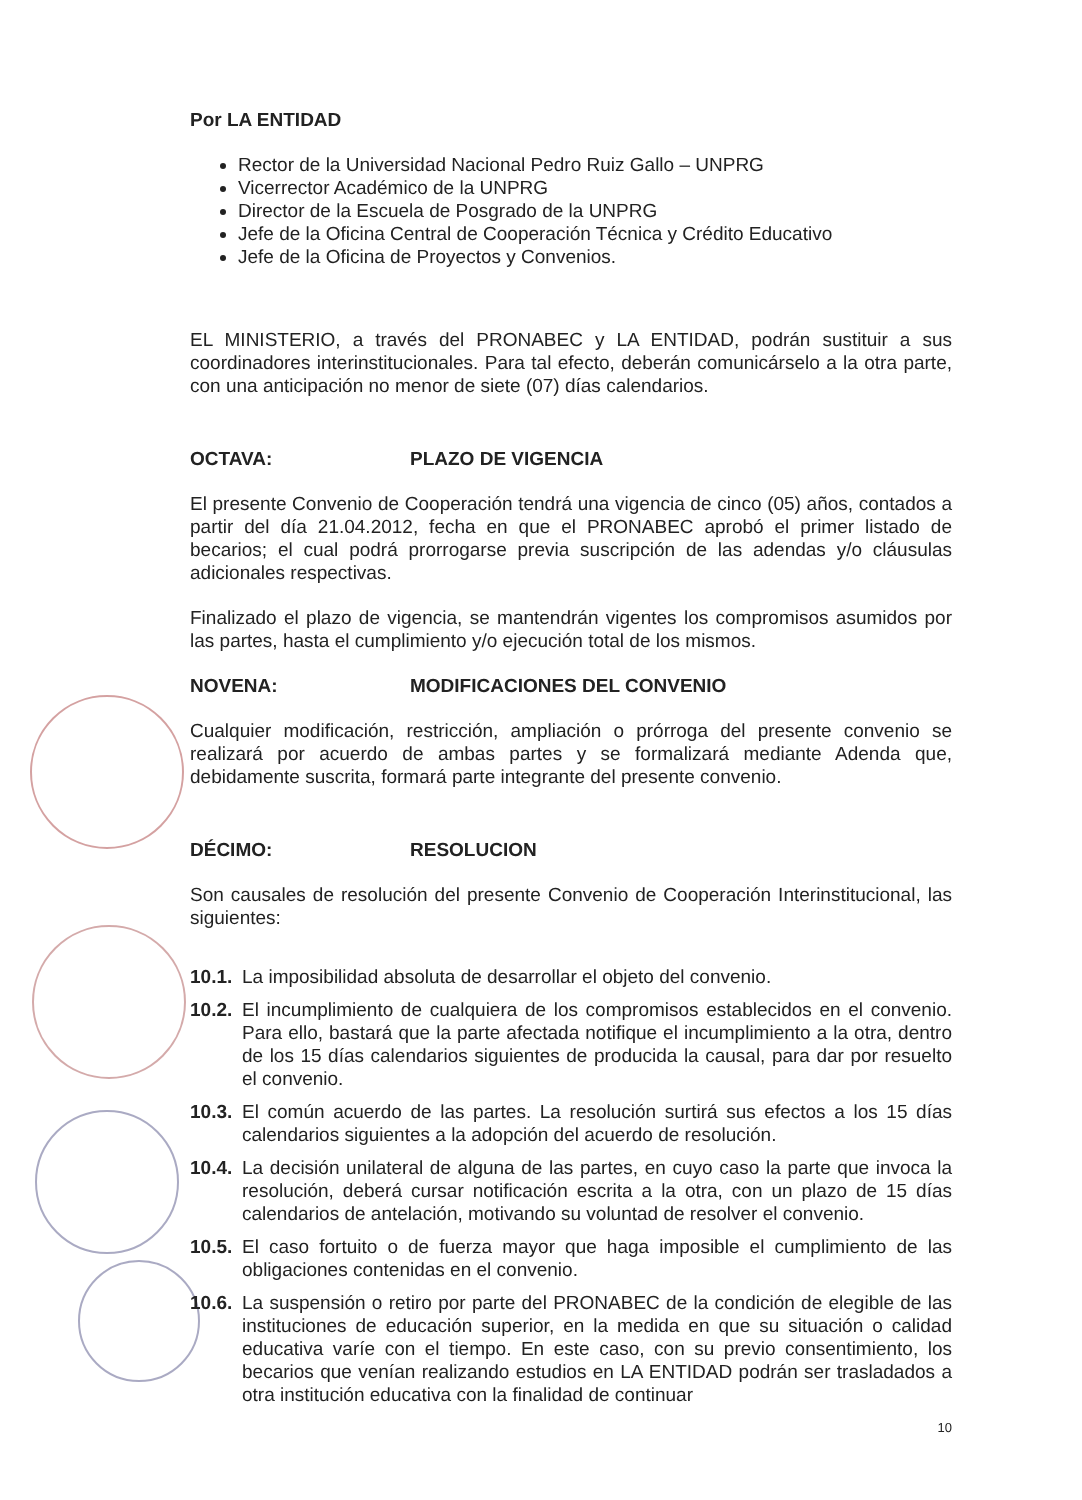Por LA ENTIDAD
Rector de la Universidad Nacional Pedro Ruiz Gallo – UNPRG
Vicerrector Académico de la UNPRG
Director de la Escuela de Posgrado de la UNPRG
Jefe de la Oficina Central de Cooperación Técnica y Crédito Educativo
Jefe de la Oficina de Proyectos y Convenios.
EL MINISTERIO, a través del PRONABEC y LA ENTIDAD, podrán sustituir a sus coordinadores interinstitucionales. Para tal efecto, deberán comunicárselo a la otra parte, con una anticipación no menor de siete (07) días calendarios.
OCTAVA: PLAZO DE VIGENCIA
El presente Convenio de Cooperación tendrá una vigencia de cinco (05) años, contados a partir del día 21.04.2012, fecha en que el PRONABEC aprobó el primer listado de becarios; el cual podrá prorrogarse previa suscripción de las adendas y/o cláusulas adicionales respectivas.
Finalizado el plazo de vigencia, se mantendrán vigentes los compromisos asumidos por las partes, hasta el cumplimiento y/o ejecución total de los mismos.
NOVENA: MODIFICACIONES DEL CONVENIO
Cualquier modificación, restricción, ampliación o prórroga del presente convenio se realizará por acuerdo de ambas partes y se formalizará mediante Adenda que, debidamente suscrita, formará parte integrante del presente convenio.
DÉCIMO: RESOLUCION
Son causales de resolución del presente Convenio de Cooperación Interinstitucional, las siguientes:
10.1. La imposibilidad absoluta de desarrollar el objeto del convenio.
10.2. El incumplimiento de cualquiera de los compromisos establecidos en el convenio. Para ello, bastará que la parte afectada notifique el incumplimiento a la otra, dentro de los 15 días calendarios siguientes de producida la causal, para dar por resuelto el convenio.
10.3. El común acuerdo de las partes. La resolución surtirá sus efectos a los 15 días calendarios siguientes a la adopción del acuerdo de resolución.
10.4. La decisión unilateral de alguna de las partes, en cuyo caso la parte que invoca la resolución, deberá cursar notificación escrita a la otra, con un plazo de 15 días calendarios de antelación, motivando su voluntad de resolver el convenio.
10.5. El caso fortuito o de fuerza mayor que haga imposible el cumplimiento de las obligaciones contenidas en el convenio.
10.6. La suspensión o retiro por parte del PRONABEC de la condición de elegible de las instituciones de educación superior, en la medida en que su situación o calidad educativa varíe con el tiempo. En este caso, con su previo consentimiento, los becarios que venían realizando estudios en LA ENTIDAD podrán ser trasladados a otra institución educativa con la finalidad de continuar
10